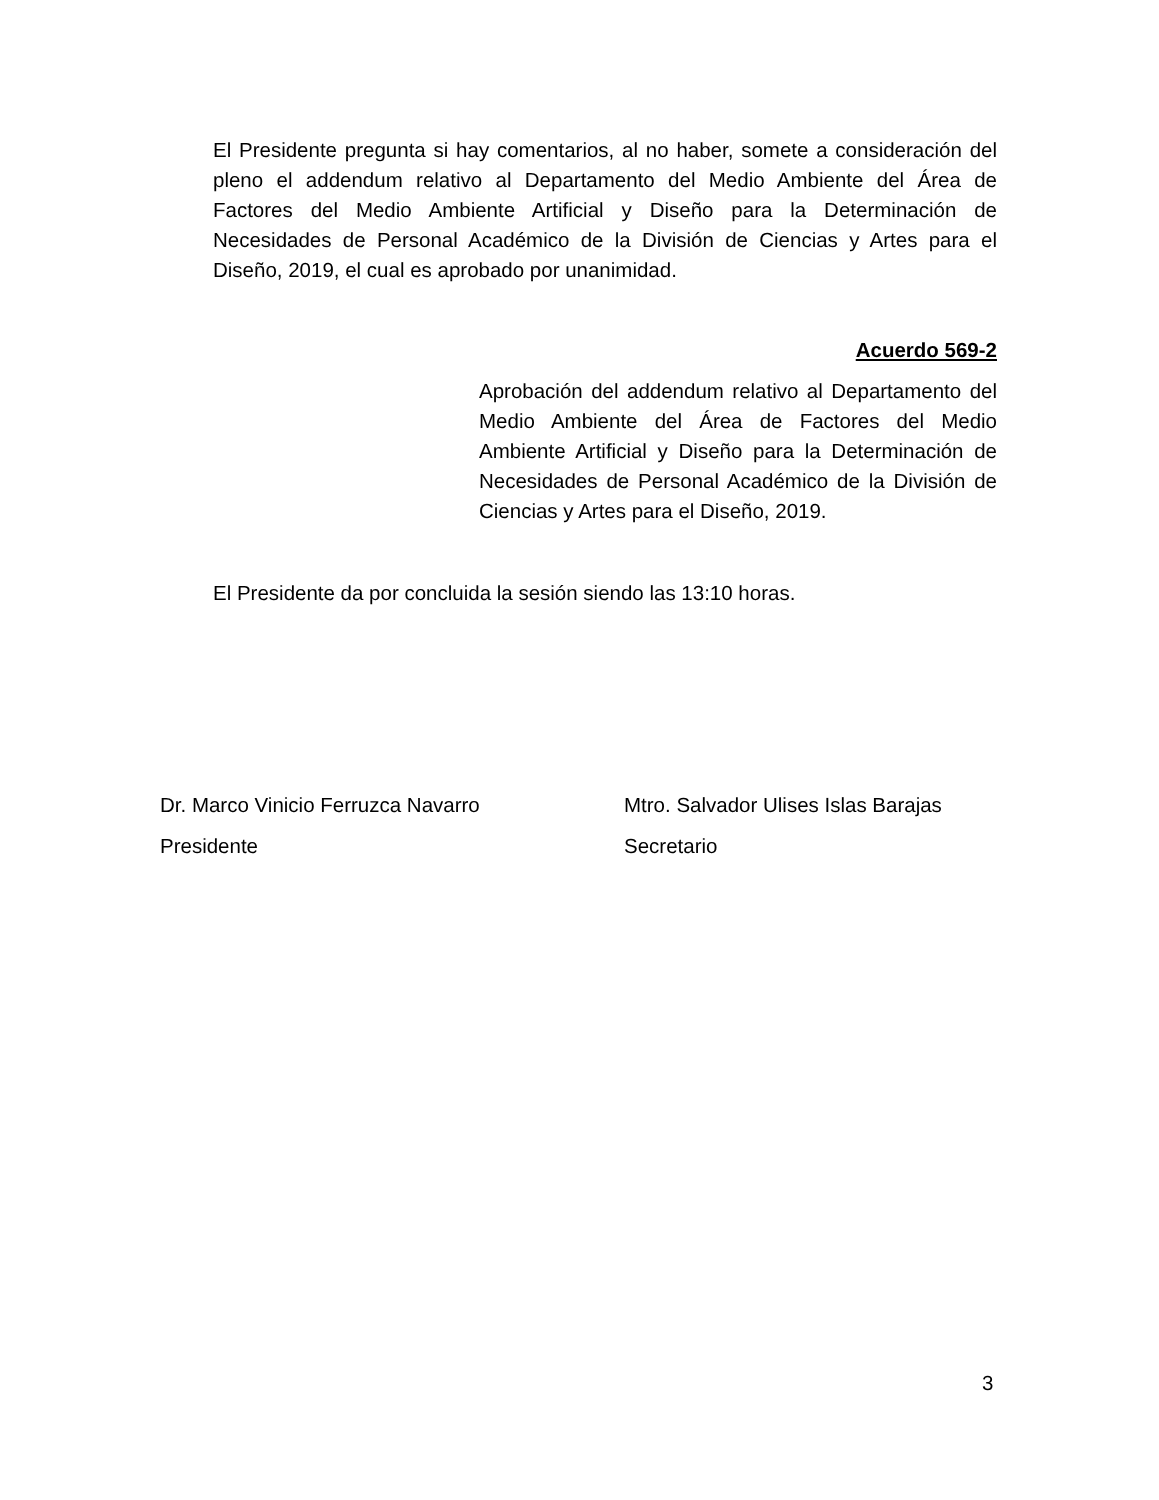El Presidente pregunta si hay comentarios, al no haber, somete a consideración del pleno el addendum relativo al Departamento del Medio Ambiente del Área de Factores del Medio Ambiente Artificial y Diseño para la Determinación de Necesidades de Personal Académico de la División de Ciencias y Artes para el Diseño, 2019, el cual es aprobado por unanimidad.
Acuerdo 569-2
Aprobación del addendum relativo al Departamento del Medio Ambiente del Área de Factores del Medio Ambiente Artificial y Diseño para la Determinación de Necesidades de Personal Académico de la División de Ciencias y Artes para el Diseño, 2019.
El Presidente da por concluida la sesión siendo las 13:10 horas.
Dr. Marco Vinicio Ferruzca Navarro
Presidente
Mtro. Salvador Ulises Islas Barajas
Secretario
3